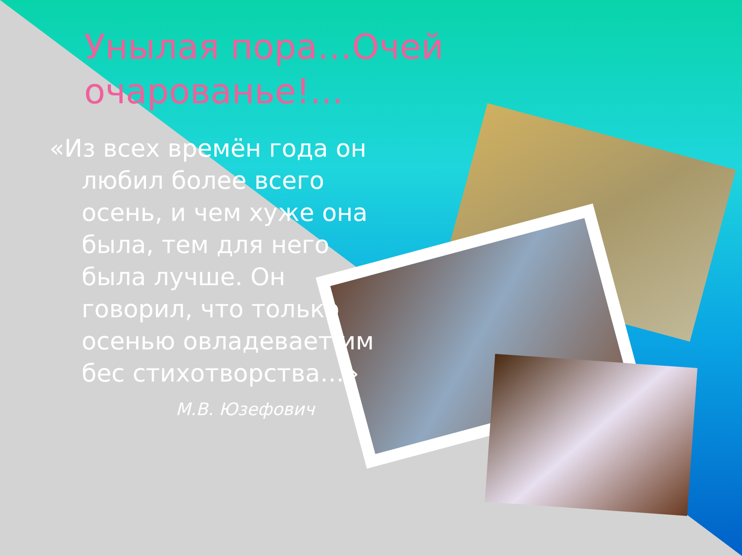Унылая пора…Очей очарованье!...
«Из всех времён года он любил более всего осень, и чем хуже она была, тем для него была лучше. Он говорил, что только осенью овладевает им бес стихотворства…»
М.В. Юзефович